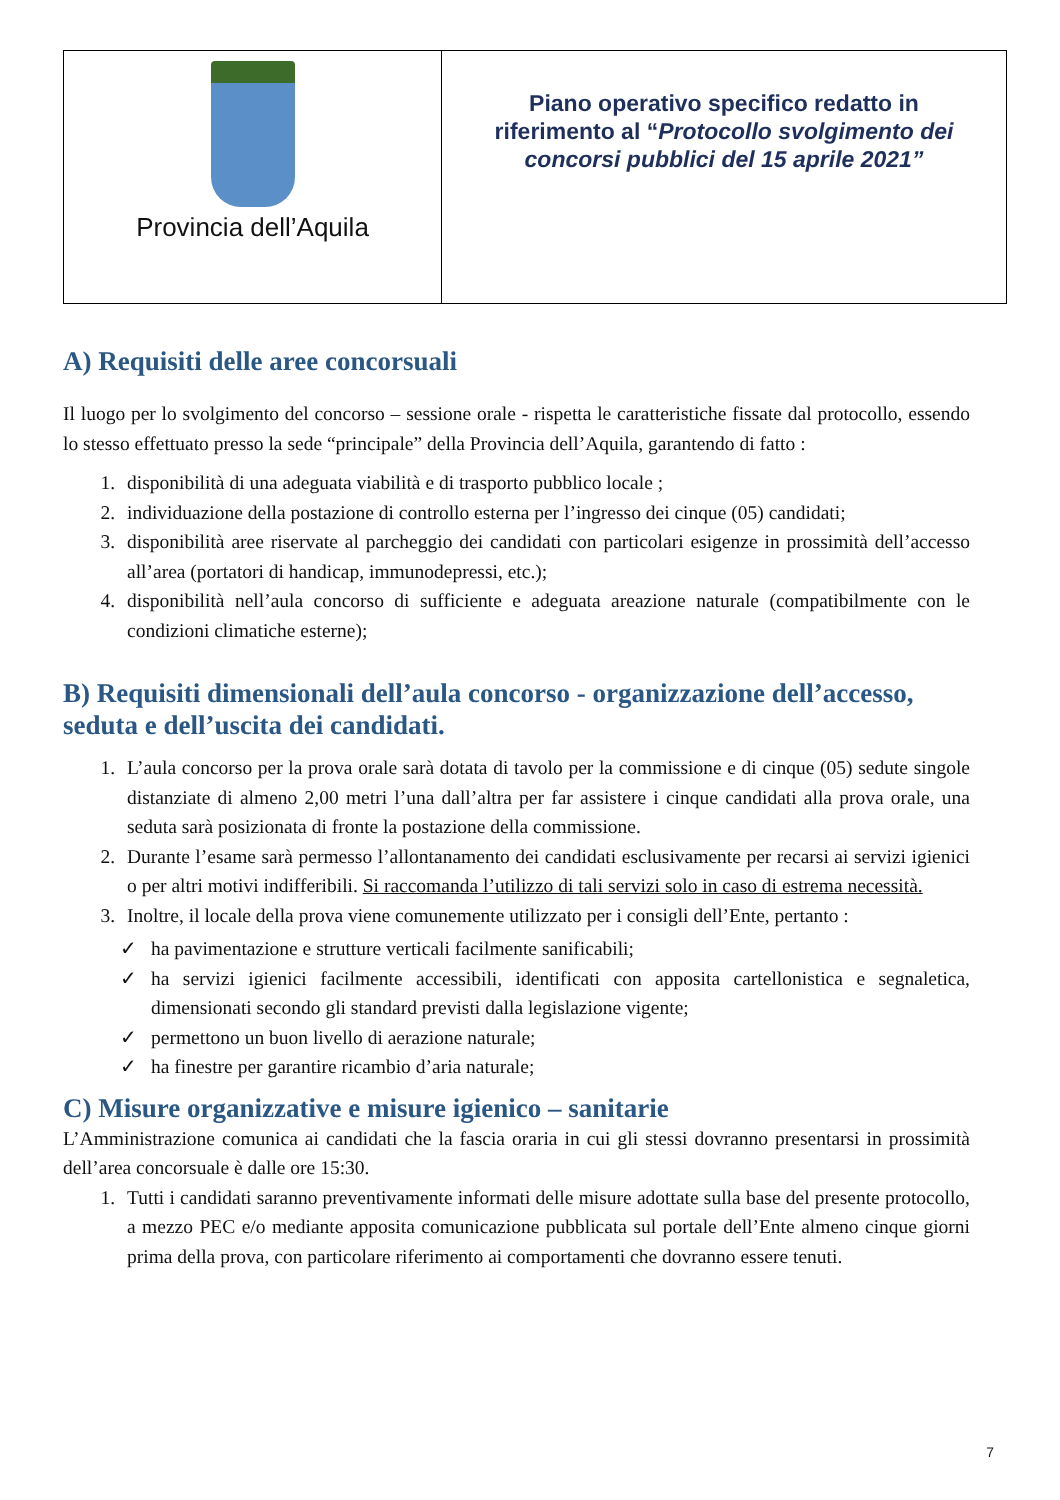Provincia dell’Aquila
Piano operativo specifico redatto in
riferimento al “Protocollo svolgimento dei
concorsi pubblici del 15 aprile 2021”
A) Requisiti delle aree concorsuali
Il luogo per lo svolgimento del concorso – sessione orale - rispetta le caratteristiche fissate dal protocollo, essendo lo stesso effettuato presso la sede “principale” della Provincia dell’Aquila, garantendo di fatto :
1. disponibilità di una adeguata viabilità e di trasporto pubblico locale ;
2. individuazione della postazione di controllo esterna per l’ingresso dei cinque (05) candidati;
3. disponibilità aree riservate al parcheggio dei candidati con particolari esigenze in prossimità dell’accesso all’area (portatori di handicap, immunodepressi, etc.);
4. disponibilità nell’aula concorso di sufficiente e adeguata areazione naturale (compatibilmente con le condizioni climatiche esterne);
B) Requisiti dimensionali dell’aula concorso - organizzazione dell’accesso, seduta e dell’uscita dei candidati.
1. L’aula concorso per la prova orale sarà dotata di tavolo per la commissione e di cinque (05) sedute singole distanziate di almeno 2,00 metri l’una dall’altra per far assistere i cinque candidati alla prova orale, una seduta sarà posizionata di fronte la postazione della commissione.
2. Durante l’esame sarà permesso l’allontanamento dei candidati esclusivamente per recarsi ai servizi igienici o per altri motivi indifferibili. Si raccomanda l’utilizzo di tali servizi solo in caso di estrema necessità.
3. Inoltre, il locale della prova viene comunemente utilizzato per i consigli dell’Ente, pertanto :
✓ ha pavimentazione e strutture verticali facilmente sanificabili;
✓ ha servizi igienici facilmente accessibili, identificati con apposita cartellonistica e segnaletica, dimensionati secondo gli standard previsti dalla legislazione vigente;
✓ permettono un buon livello di aerazione naturale;
✓ ha finestre per garantire ricambio d’aria naturale;
C) Misure organizzative e misure igienico – sanitarie
L’Amministrazione comunica ai candidati che la fascia oraria in cui gli stessi dovranno presentarsi in prossimità dell’area concorsuale è dalle ore 15:30.
1. Tutti i candidati saranno preventivamente informati delle misure adottate sulla base del presente protocollo, a mezzo PEC e/o mediante apposita comunicazione pubblicata sul portale dell’Ente almeno cinque giorni prima della prova, con particolare riferimento ai comportamenti che dovranno essere tenuti.
7